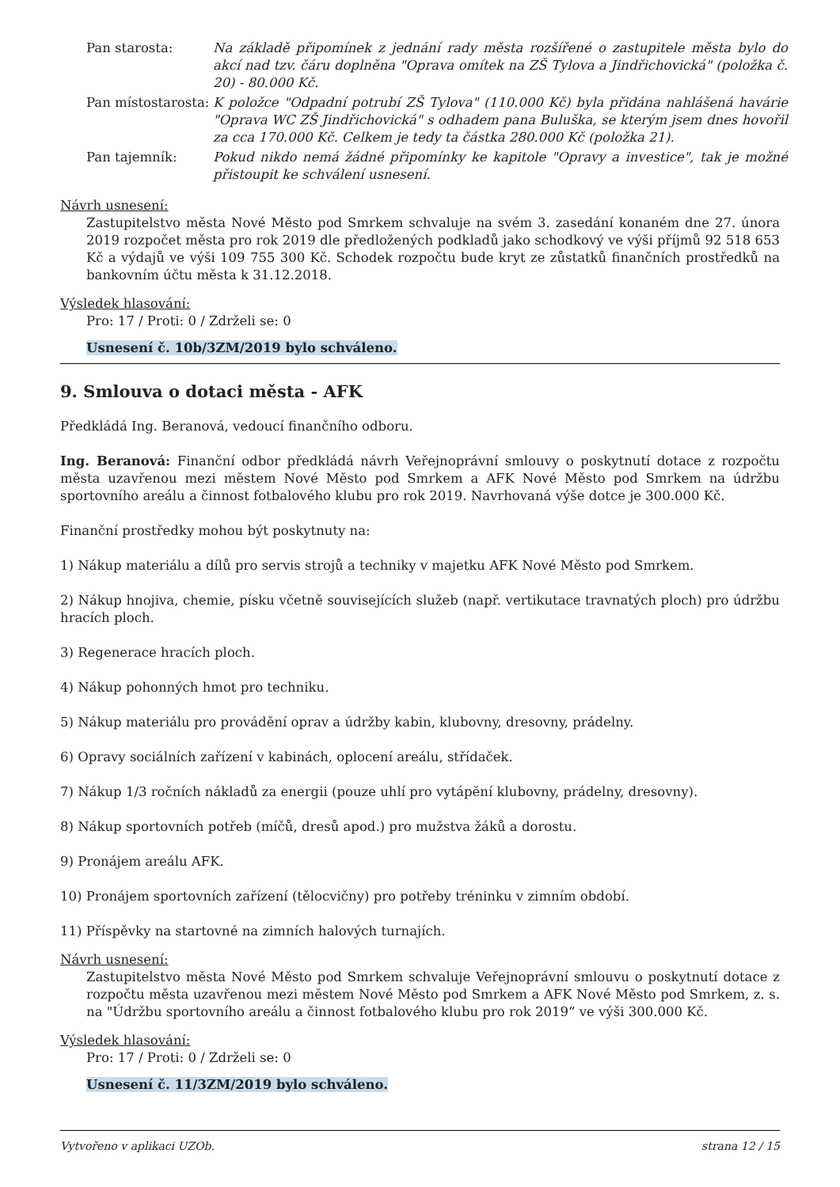| Pan starosta: | Na základě připomínek z jednání rady města rozšířené o zastupitele města bylo do akcí nad tzv. čáru doplněna "Oprava omítek na ZŠ Tylova a Jindřichovická" (položka č. 20) - 80.000 Kč. |
| Pan místostarosta: | K položce "Odpadní potrubí ZŠ Tylova" (110.000 Kč) byla přidána nahlášená havárie "Oprava WC ZŠ Jindřichovická" s odhadem pana Buluška, se kterým jsem dnes hovořil za cca 170.000 Kč. Celkem je tedy ta částka 280.000 Kč (položka 21). |
| Pan tajemník: | Pokud nikdo nemá žádné připomínky ke kapitole "Opravy a investice", tak je možné přistoupit ke schválení usnesení. |
Návrh usnesení:
Zastupitelstvo města Nové Město pod Smrkem schvaluje na svém 3. zasedání konaném dne 27. února 2019 rozpočet města pro rok 2019 dle předložených podkladů jako schodkový ve výši příjmů 92 518 653 Kč a výdajů ve výši 109 755 300 Kč. Schodek rozpočtu bude kryt ze zůstatků finančních prostředků na bankovním účtu města k 31.12.2018.
Výsledek hlasování:
Pro: 17 / Proti: 0 / Zdrželi se: 0
Usnesení č. 10b/3ZM/2019 bylo schváleno.
9. Smlouva o dotaci města - AFK
Předkládá Ing. Beranová, vedoucí finančního odboru.
Ing. Beranová: Finanční odbor předkládá návrh Veřejnoprávní smlouvy o poskytnutí dotace z rozpočtu města uzavřenou mezi městem Nové Město pod Smrkem a AFK Nové Město pod Smrkem na údržbu sportovního areálu a činnost fotbalového klubu pro rok 2019. Navrhovaná výše dotce je 300.000 Kč.
Finanční prostředky mohou být poskytnuty na:
1) Nákup materiálu a dílů pro servis strojů a techniky v majetku AFK Nové Město pod Smrkem.
2) Nákup hnojiva, chemie, písku včetně souvisejících služeb (např. vertikutace travnatých ploch) pro údržbu hracích ploch.
3) Regenerace hracích ploch.
4) Nákup pohonných hmot pro techniku.
5) Nákup materiálu pro provádění oprav a údržby kabin, klubovny, dresovny, prádelny.
6) Opravy sociálních zařízení v kabinách, oplocení areálu, střídaček.
7) Nákup 1/3 ročních nákladů za energii (pouze uhlí pro vytápění klubovny, prádelny, dresovny).
8) Nákup sportovních potřeb (míčů, dresů apod.) pro mužstva žáků a dorostu.
9) Pronájem areálu AFK.
10) Pronájem sportovních zařízení (tělocvičny) pro potřeby tréninku v zimním období.
11) Příspěvky na startovné na zimních halových turnajích.
Návrh usnesení:
Zastupitelstvo města Nové Město pod Smrkem schvaluje Veřejnoprávní smlouvu o poskytnutí dotace z rozpočtu města uzavřenou mezi městem Nové Město pod Smrkem a AFK Nové Město pod Smrkem, z. s. na "Údržbu sportovního areálu a činnost fotbalového klubu pro rok 2019“ ve výši 300.000 Kč.
Výsledek hlasování:
Pro: 17 / Proti: 0 / Zdrželi se: 0
Usnesení č. 11/3ZM/2019 bylo schváleno.
Vytvořeno v aplikaci UZOb. strana 12 / 15